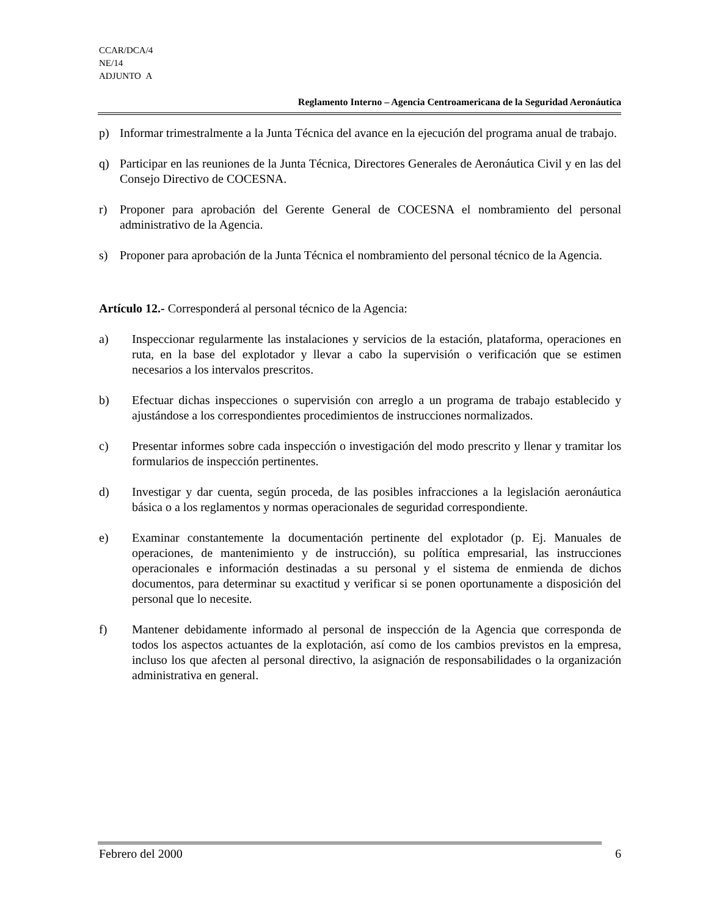CCAR/DCA/4
NE/14
ADJUNTO A
Reglamento Interno – Agencia Centroamericana de la Seguridad Aeronáutica
p) Informar trimestralmente a la Junta Técnica del avance en la ejecución del programa anual de trabajo.
q) Participar en las reuniones de la Junta Técnica, Directores Generales de Aeronáutica Civil y en las del Consejo Directivo de COCESNA.
r) Proponer para aprobación del Gerente General de COCESNA el nombramiento del personal administrativo de la Agencia.
s) Proponer para aprobación de la Junta Técnica el nombramiento del personal técnico de la Agencia.
Artículo 12.- Corresponderá al personal técnico de la Agencia:
a) Inspeccionar regularmente las instalaciones y servicios de la estación, plataforma, operaciones en ruta, en la base del explotador y llevar a cabo la supervisión o verificación que se estimen necesarios a los intervalos prescritos.
b) Efectuar dichas inspecciones o supervisión con arreglo a un programa de trabajo establecido y ajustándose a los correspondientes procedimientos de instrucciones normalizados.
c) Presentar informes sobre cada inspección o investigación del modo prescrito y llenar y tramitar los formularios de inspección pertinentes.
d) Investigar y dar cuenta, según proceda, de las posibles infracciones a la legislación aeronáutica básica o a los reglamentos y normas operacionales de seguridad correspondiente.
e) Examinar constantemente la documentación pertinente del explotador (p. Ej. Manuales de operaciones, de mantenimiento y de instrucción), su política empresarial, las instrucciones operacionales e información destinadas a su personal y el sistema de enmienda de dichos documentos, para determinar su exactitud y verificar si se ponen oportunamente a disposición del personal que lo necesite.
f) Mantener debidamente informado al personal de inspección de la Agencia que corresponda de todos los aspectos actuantes de la explotación, así como de los cambios previstos en la empresa, incluso los que afecten al personal directivo, la asignación de responsabilidades o la organización administrativa en general.
Febrero del 2000 6